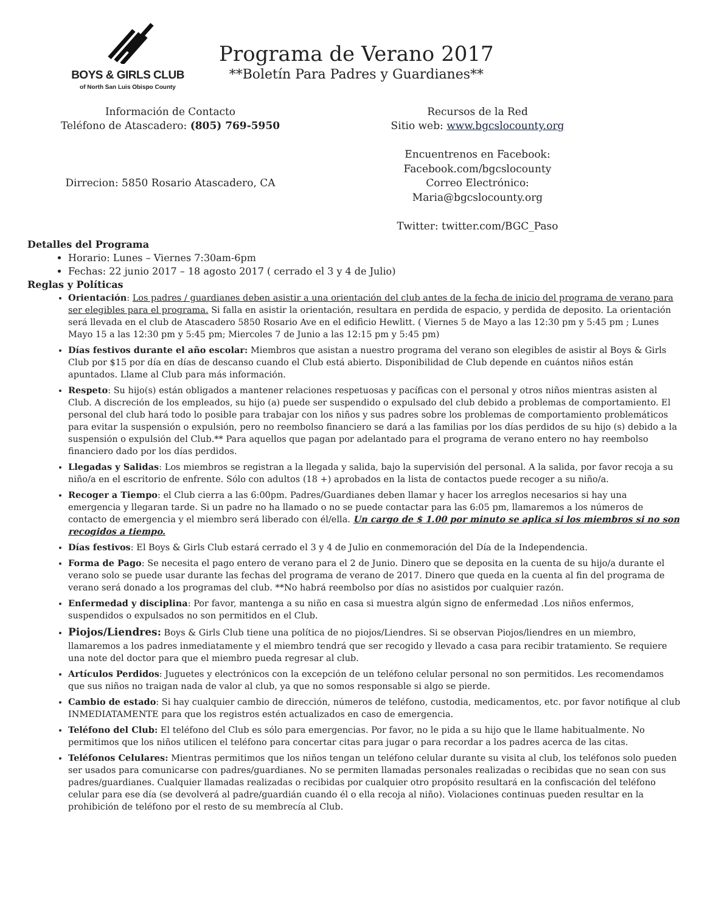BOYS & GIRLS CLUB
of North San Luis Obispo County
Programa de Verano 2017
**Boletín Para Padres y Guardianes**
Información de Contacto
Teléfono de Atascadero: (805) 769-5950
Dirrecion: 5850 Rosario Atascadero, CA
Recursos de la Red
Sitio web: www.bgcslocounty.org
Encuentrenos en Facebook:
Facebook.com/bgcslocounty
Correo Electrónico:
Maria@bgcslocounty.org
Twitter: twitter.com/BGC_Paso
Detalles del Programa
Horario: Lunes – Viernes 7:30am-6pm
Fechas: 22 junio 2017 – 18 agosto 2017 ( cerrado el 3 y 4 de Julio)
Reglas y Políticas
Orientación: Los padres / guardianes deben asistir a una orientación del club antes de la fecha de inicio del programa de verano para ser elegibles para el programa. Si falla en asistir la orientación, resultara en perdida de espacio, y perdida de deposito. La orientación será llevada en el club de Atascadero 5850 Rosario Ave en el edificio Hewlitt. ( Viernes 5 de Mayo a las 12:30 pm y 5:45 pm ; Lunes Mayo 15 a las 12:30 pm y 5:45 pm; Miercoles 7 de Junio a las 12:15 pm y 5:45 pm)
Días festivos durante el año escolar: Miembros que asistan a nuestro programa del verano son elegibles de asistir al Boys & Girls Club por $15 por día en días de descanso cuando el Club está abierto. Disponibilidad de Club depende en cuántos niños están apuntados. Llame al Club para más información.
Respeto: Su hijo(s) están obligados a mantener relaciones respetuosas y pacíficas con el personal y otros niños mientras asisten al Club. A discreción de los empleados, su hijo (a) puede ser suspendido o expulsado del club debido a problemas de comportamiento. El personal del club hará todo lo posible para trabajar con los niños y sus padres sobre los problemas de comportamiento problemáticos para evitar la suspensión o expulsión, pero no reembolso financiero se dará a las familias por los días perdidos de su hijo (s) debido a la suspensión o expulsión del Club.** Para aquellos que pagan por adelantado para el programa de verano entero no hay reembolso financiero dado por los días perdidos.
Llegadas y Salidas: Los miembros se registran a la llegada y salida, bajo la supervisión del personal. A la salida, por favor recoja a su niño/a en el escritorio de enfrente. Sólo con adultos (18 +) aprobados en la lista de contactos puede recoger a su niño/a.
Recoger a Tiempo: el Club cierra a las 6:00pm. Padres/Guardianes deben llamar y hacer los arreglos necesarios si hay una emergencia y llegaran tarde. Si un padre no ha llamado o no se puede contactar para las 6:05 pm, llamaremos a los números de contacto de emergencia y el miembro será liberado con él/ella. Un cargo de $ 1.00 por minuto se aplica si los miembros si no son recogidos a tiempo.
Días festivos: El Boys & Girls Club estará cerrado el 3 y 4 de Julio en conmemoración del Día de la Independencia.
Forma de Pago: Se necesita el pago entero de verano para el 2 de Junio. Dinero que se deposita en la cuenta de su hijo/a durante el verano solo se puede usar durante las fechas del programa de verano de 2017. Dinero que queda en la cuenta al fin del programa de verano será donado a los programas del club. **No habrá reembolso por días no asistidos por cualquier razón.
Enfermedad y disciplina: Por favor, mantenga a su niño en casa si muestra algún signo de enfermedad .Los niños enfermos, suspendidos o expulsados no son permitidos en el Club.
Piojos/Liendres: Boys & Girls Club tiene una política de no piojos/Liendres. Si se observan Piojos/liendres en un miembro, llamaremos a los padres inmediatamente y el miembro tendrá que ser recogido y llevado a casa para recibir tratamiento. Se requiere una note del doctor para que el miembro pueda regresar al club.
Artículos Perdidos: Juguetes y electrónicos con la excepción de un teléfono celular personal no son permitidos. Les recomendamos que sus niños no traigan nada de valor al club, ya que no somos responsable si algo se pierde.
Cambio de estado: Si hay cualquier cambio de dirección, números de teléfono, custodia, medicamentos, etc. por favor notifique al club INMEDIATAMENTE para que los registros estén actualizados en caso de emergencia.
Teléfono del Club: El teléfono del Club es sólo para emergencias. Por favor, no le pida a su hijo que le llame habitualmente. No permitimos que los niños utilicen el teléfono para concertar citas para jugar o para recordar a los padres acerca de las citas.
Teléfonos Celulares: Mientras permitimos que los niños tengan un teléfono celular durante su visita al club, los teléfonos solo pueden ser usados para comunicarse con padres/guardianes. No se permiten llamadas personales realizadas o recibidas que no sean con sus padres/guardianes. Cualquier llamadas realizadas o recibidas por cualquier otro propósito resultará en la confiscación del teléfono celular para ese día (se devolverá al padre/guardián cuando él o ella recoja al niño). Violaciones continuas pueden resultar en la prohibición de teléfono por el resto de su membrecía al Club.